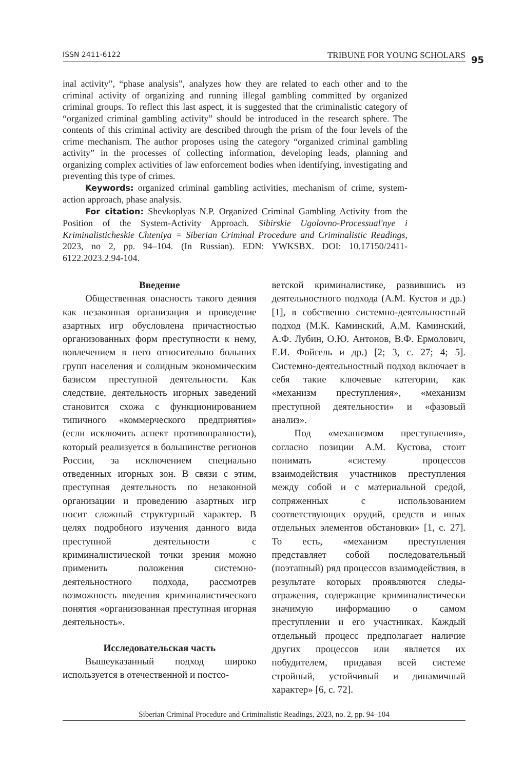ISSN 2411-6122 TRIBUNE FOR YOUNG SCHOLARS 95
inal activity”, “phase analysis”, analyzes how they are related to each other and to the criminal activity of organizing and running illegal gambling committed by organized criminal groups. To reflect this last aspect, it is suggested that the criminalistic category of “organized criminal gambling activity” should be introduced in the research sphere. The contents of this criminal activity are described through the prism of the four levels of the crime mechanism. The author proposes using the category “organized criminal gambling activity” in the processes of collecting information, developing leads, planning and organizing complex activities of law enforcement bodies when identifying, investigating and preventing this type of crimes.
Keywords: organized criminal gambling activities, mechanism of crime, system-action approach, phase analysis.
For citation: Shevkoplyas N.P. Organized Criminal Gambling Activity from the Position of the System-Activity Approach. Sibirskie Ugolovno-Processual'nye i Kriminalisticheskie Chteniya = Siberian Criminal Procedure and Criminalistic Readings, 2023, no 2, pp. 94–104. (In Russian). EDN: YWKSBX. DOI: 10.17150/2411-6122.2023.2.94-104.
Введение
Общественная опасность такого деяния как незаконная организация и проведение азартных игр обусловлена причастностью организованных форм преступности к нему, вовлечением в него относительно больших групп населения и солидным экономическим базисом преступной деятельности. Как следствие, деятельность игорных заведений становится схожа с функционированием типичного «коммерческого предприятия» (если исключить аспект противоправности), который реализуется в большинстве регионов России, за исключением специально отведенных игорных зон. В связи с этим, преступная деятельность по незаконной организации и проведению азартных игр носит сложный структурный характер. В целях подробного изучения данного вида преступной деятельности с криминалистической точки зрения можно применить положения системно-деятельностного подхода, рассмотрев возможность введения криминалистического понятия «организованная преступная игорная деятельность».
Исследовательская часть
Вышеуказанный подход широко используется в отечественной и постсо-
ветской криминалистике, развившись из деятельностного подхода (А.М. Кустов и др.) [1], в собственно системно-деятельностный подход (М.К. Каминский, А.М. Каминский, А.Ф. Лубин, О.Ю. Антонов, В.Ф. Ермолович, Е.И. Фойгель и др.) [2; 3, с. 27; 4; 5]. Системно-деятельностный подход включает в себя такие ключевые категории, как «механизм преступления», «механизм преступной деятельности» и «фазовый анализ».
Под «механизмом преступления», согласно позиции А.М. Кустова, стоит понимать «систему процессов взаимодействия участников преступления между собой и с материальной средой, сопряженных с использованием соответствующих орудий, средств и иных отдельных элементов обстановки» [1, с. 27]. То есть, «механизм преступления представляет собой последовательный (поэтапный) ряд процессов взаимодействия, в результате которых проявляются следы-отражения, содержащие криминалистически значимую информацию о самом преступлении и его участниках. Каждый отдельный процесс предполагает наличие других процессов или является их побудителем, придавая всей системе стройный, устойчивый и динамичный характер» [6, с. 72].
Siberian Criminal Procedure and Criminalistic Readings, 2023, no. 2, pp. 94–104